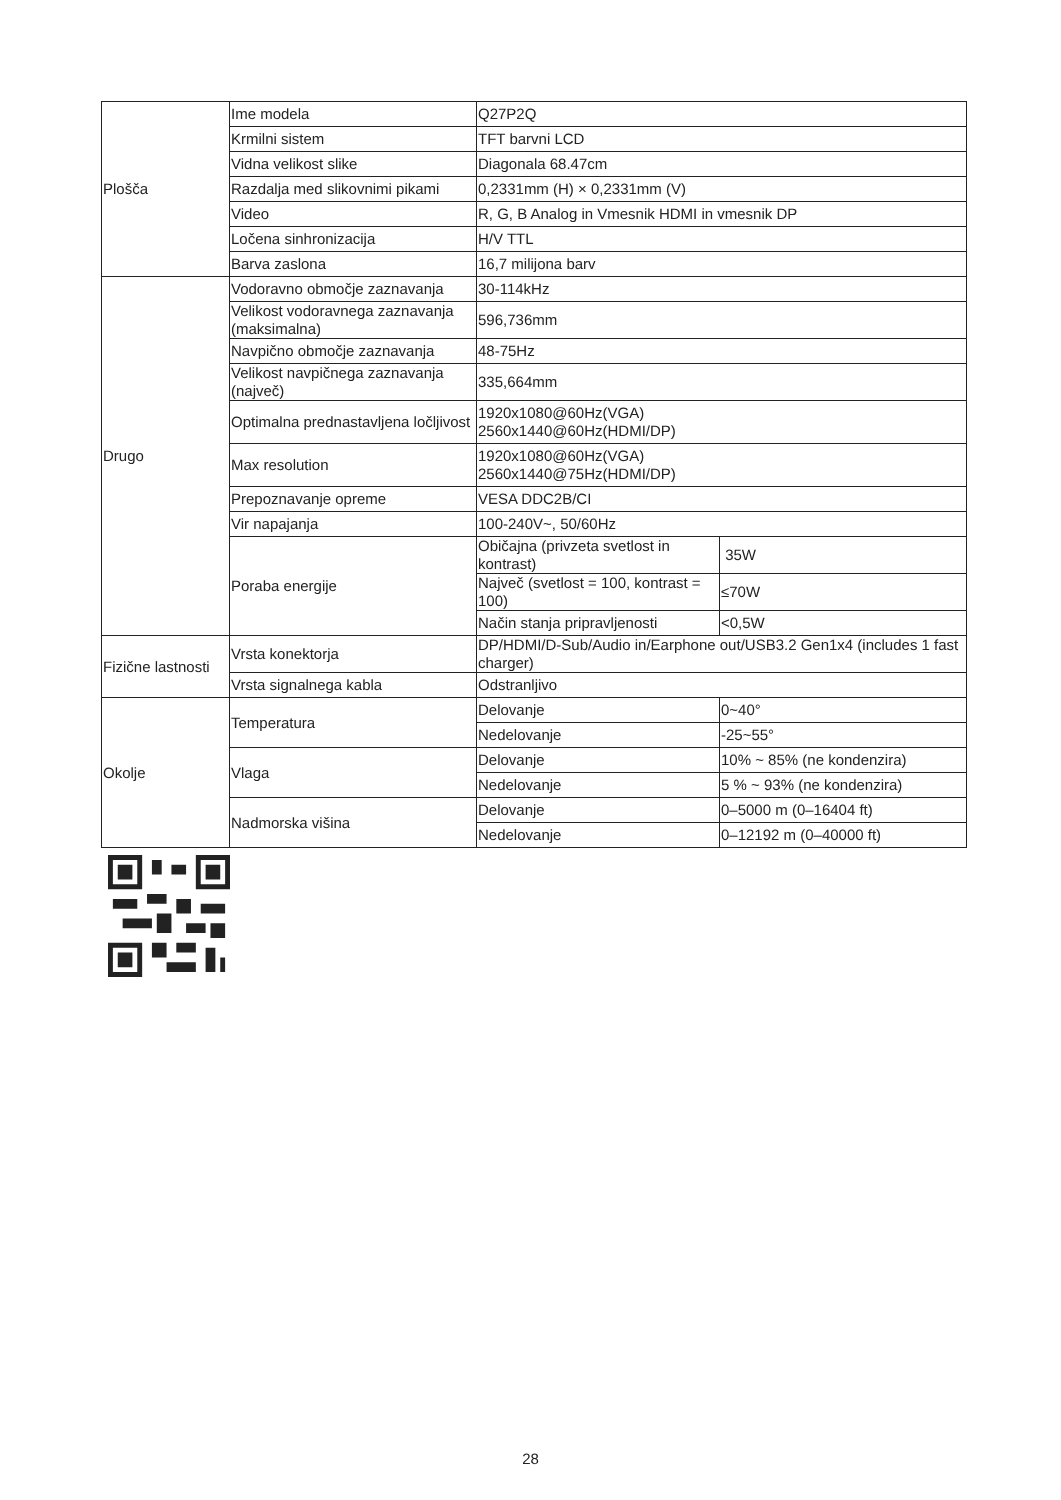| Plošča | Ime modela | Q27P2Q | |
| | Krmilni sistem | TFT barvni LCD | |
| | Vidna velikost slike | Diagonala 68.47cm | |
| | Razdalja med slikovnimi pikami | 0,2331mm (H) × 0,2331mm (V) | |
| | Video | R, G, B Analog in Vmesnik HDMI in vmesnik DP | |
| | Ločena sinhronizacija | H/V TTL | |
| | Barva zaslona | 16,7 milijona barv | |
| Drugo | Vodoravno območje zaznavanja | 30-114kHz | |
| | Velikost vodoravnega zaznavanja (maksimalna) | 596,736mm | |
| | Navpično območje zaznavanja | 48-75Hz | |
| | Velikost navpičnega zaznavanja (največ) | 335,664mm | |
| | Optimalna prednastavljena ločljivost | 1920x1080@60Hz(VGA) 2560x1440@60Hz(HDMI/DP) | |
| | Max resolution | 1920x1080@60Hz(VGA) 2560x1440@75Hz(HDMI/DP) | |
| | Prepoznavanje opreme | VESA DDC2B/CI | |
| | Vir napajanja | 100-240V~, 50/60Hz | |
| | Poraba energije | Običajna (privzeta svetlost in kontrast) | 35W |
| | | Največ (svetlost = 100, kontrast = 100) | ≤70W |
| | | Način stanja pripravljenosti | <0,5W |
| Fizične lastnosti | Vrsta konektorja | DP/HDMI/D-Sub/Audio in/Earphone out/USB3.2 Gen1x4 (includes 1 fast charger) | |
| | Vrsta signalnega kabla | Odstranljivo | |
| Okolje | Temperatura | Delovanje | 0~40° |
| | | Nedelovanje | -25~55° |
| | Vlaga | Delovanje | 10% ~ 85% (ne kondenzira) |
| | | Nedelovanje | 5 % ~ 93% (ne kondenzira) |
| | Nadmorska višina | Delovanje | 0–5000 m (0–16404 ft) |
| | | Nedelovanje | 0–12192 m (0–40000 ft) |
28